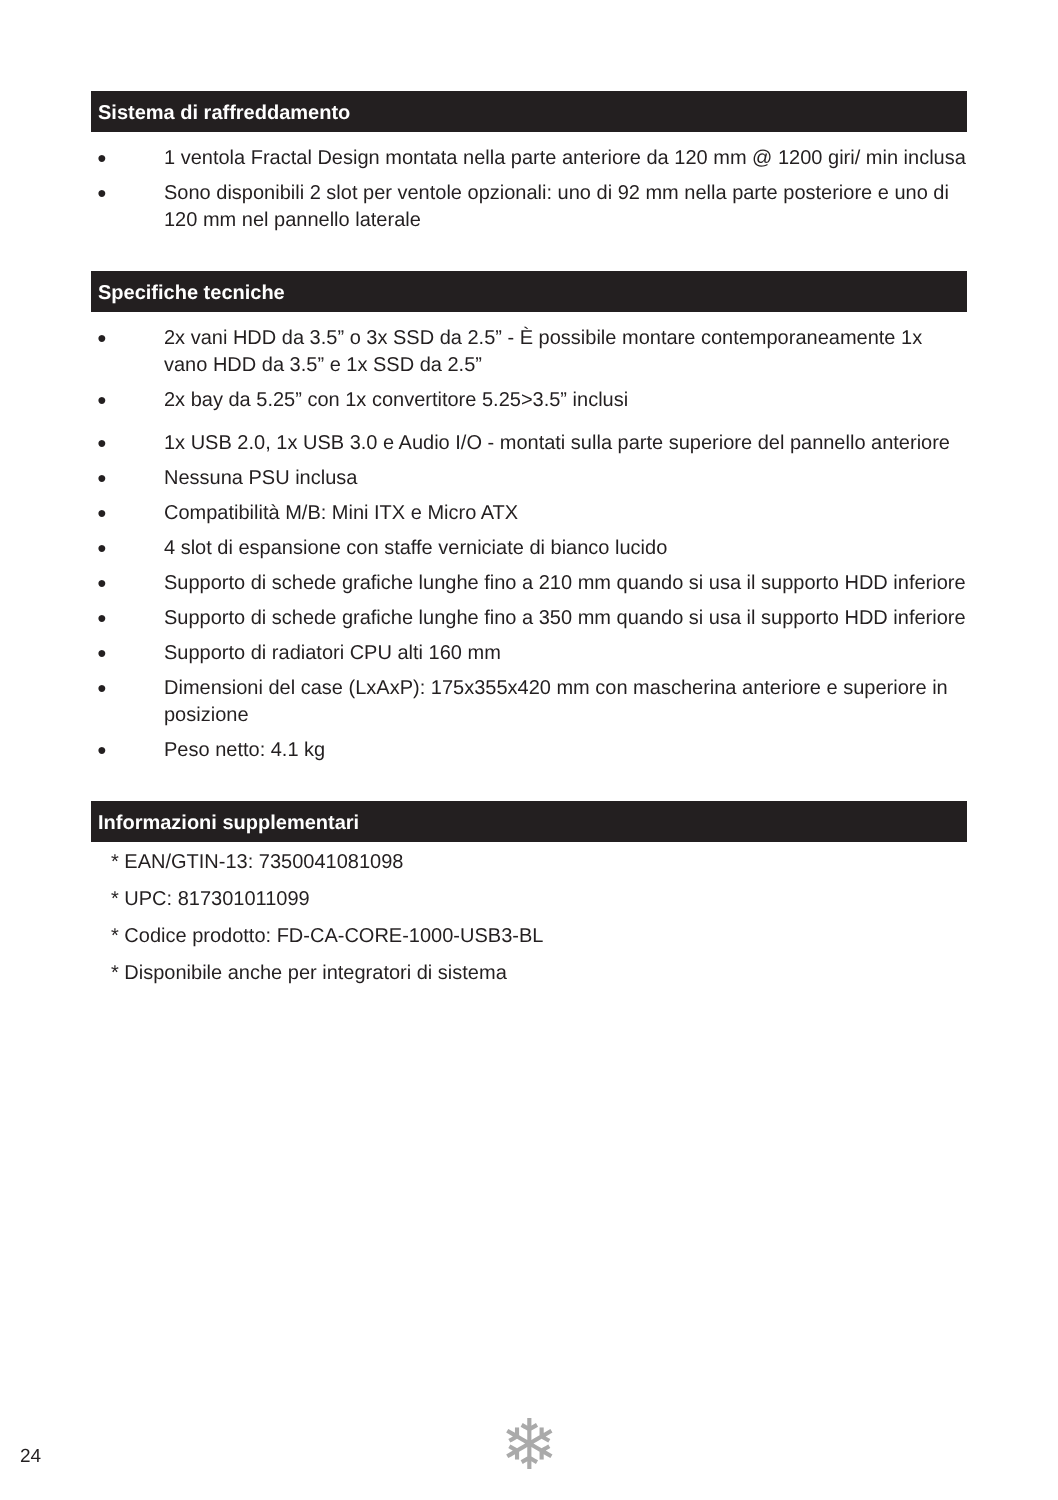Sistema di raffreddamento
● 1 ventola Fractal Design montata nella parte anteriore da 120 mm @ 1200 giri/ min inclusa
● Sono disponibili 2 slot per ventole opzionali: uno di 92 mm nella parte posteriore e uno di 120 mm nel pannello laterale
Specifiche tecniche
● 2x vani HDD da 3.5” o 3x SSD da 2.5” - È possibile montare contemporaneamente 1x vano HDD da 3.5” e 1x SSD da 2.5”
● 2x bay da 5.25” con 1x convertitore 5.25>3.5” inclusi
● 1x USB 2.0, 1x USB 3.0 e Audio I/O - montati sulla parte superiore del pannello anteriore
● Nessuna PSU inclusa
● Compatibilità M/B: Mini ITX e Micro ATX
● 4 slot di espansione con staffe verniciate di bianco lucido
● Supporto di schede grafiche lunghe fino a 210 mm quando si usa il supporto HDD inferiore
● Supporto di schede grafiche lunghe fino a 350 mm quando si usa il supporto HDD inferiore
● Supporto di radiatori CPU alti 160 mm
● Dimensioni del case (LxAxP): 175x355x420 mm con mascherina anteriore e superiore in posizione
● Peso netto: 4.1 kg
Informazioni supplementari
* EAN/GTIN-13: 7350041081098
* UPC: 817301011099
* Codice prodotto: FD-CA-CORE-1000-USB3-BL
* Disponibile anche per integratori di sistema
24 ❄